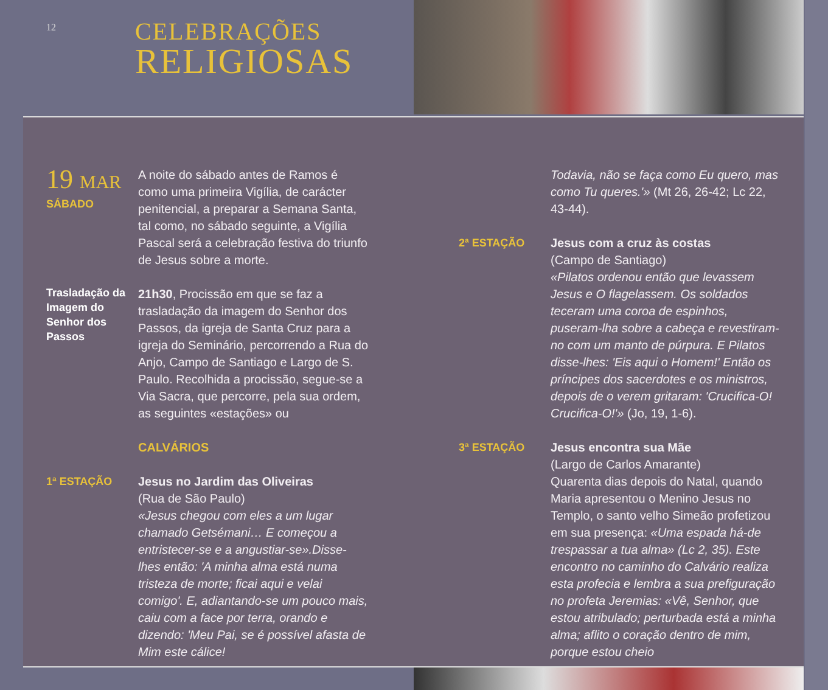12
CELEBRAÇÕES
RELIGIOSAS
19 MAR
SÁBADO
A noite do sábado antes de Ramos é como uma primeira Vigília, de carácter penitencial, a preparar a Semana Santa, tal como, no sábado seguinte, a Vigília Pascal será a celebração festiva do triunfo de Jesus sobre a morte.
Trasladação da Imagem do Senhor dos Passos
21h30, Procissão em que se faz a trasladação da imagem do Senhor dos Passos, da igreja de Santa Cruz para a igreja do Seminário, percorrendo a Rua do Anjo, Campo de Santiago e Largo de S. Paulo. Recolhida a procissão, segue-se a Via Sacra, que percorre, pela sua ordem, as seguintes «estações» ou
CALVÁRIOS
1ª ESTAÇÃO Jesus no Jardim das Oliveiras
(Rua de São Paulo)
«Jesus chegou com eles a um lugar chamado Getsémani… E começou a entristecer-se e a angustiar-se».Disse-lhes então: 'A minha alma está numa tristeza de morte; ficai aqui e velai comigo'. E, adiantando-se um pouco mais, caiu com a face por terra, orando e dizendo: 'Meu Pai, se é possível afasta de Mim este cálice!
Todavia, não se faça como Eu quero, mas como Tu queres.'» (Mt 26, 26-42; Lc 22, 43-44).
2ª ESTAÇÃO Jesus com a cruz às costas
(Campo de Santiago)
«Pilatos ordenou então que levassem Jesus e O flagelassem. Os soldados teceram uma coroa de espinhos, puseram-lha sobre a cabeça e revestiram-no com um manto de púrpura. E Pilatos disse-lhes: 'Eis aqui o Homem!' Então os príncipes dos sacerdotes e os ministros, depois de o verem gritaram: 'Crucifica-O! Crucifica-O!'» (Jo, 19, 1-6).
3ª ESTAÇÃO Jesus encontra sua Mãe
(Largo de Carlos Amarante)
Quarenta dias depois do Natal, quando Maria apresentou o Menino Jesus no Templo, o santo velho Simeão profetizou em sua presença: «Uma espada há-de trespassar a tua alma» (Lc 2, 35). Este encontro no caminho do Calvário realiza esta profecia e lembra a sua prefiguração no profeta Jeremias: «Vê, Senhor, que estou atribulado; perturbada está a minha alma; aflito o coração dentro de mim, porque estou cheio